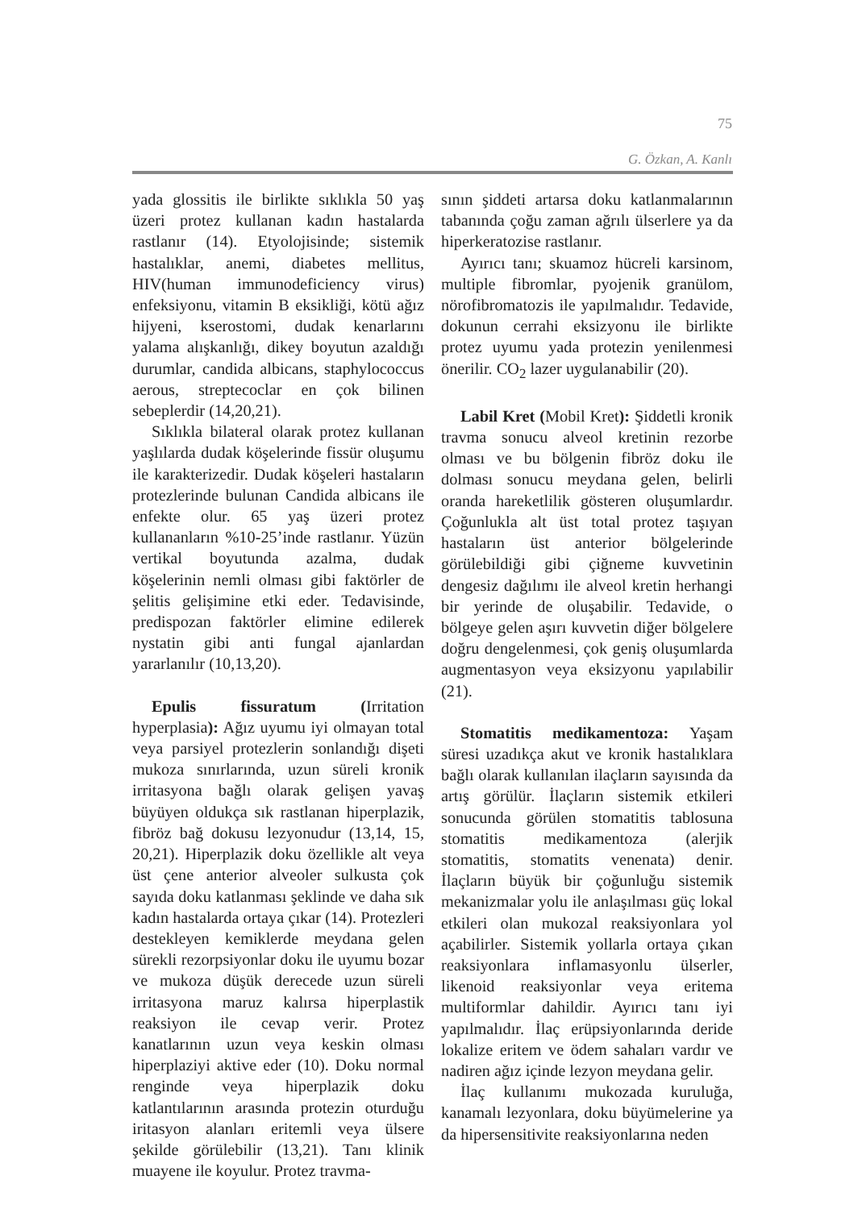75
G. Özkan, A. Kanlı
yada glossitis ile birlikte sıklıkla 50 yaş üzeri protez kullanan kadın hastalarda rastlanır (14). Etyolojisinde; sistemik hastalıklar, anemi, diabetes mellitus, HIV(human immunodeficiency virus) enfeksiyonu, vitamin B eksikliği, kötü ağız hijyeni, kserostomi, dudak kenarlarını yalama alışkanlığı, dikey boyutun azaldığı durumlar, candida albicans, staphylococcus aerous, streptecoclar en çok bilinen sebeplerdir (14,20,21).
Sıklıkla bilateral olarak protez kullanan yaşlılarda dudak köşelerinde fissür oluşumu ile karakterizedir. Dudak köşeleri hastaların protezlerinde bulunan Candida albicans ile enfekte olur. 65 yaş üzeri protez kullananların %10-25’inde rastlanır. Yüzün vertikal boyutunda azalma, dudak köşelerinin nemli olması gibi faktörler de şelitis gelişimine etki eder. Tedavisinde, predispozan faktörler elimine edilerek nystatin gibi anti fungal ajanlardan yararlanılır (10,13,20).
Epulis fissuratum (Irritation hyperplasia): Ağız uyumu iyi olmayan total veya parsiyel protezlerin sonlandığı dişeti mukoza sınırlarında, uzun süreli kronik irritasyona bağlı olarak gelişen yavaş büyüyen oldukça sık rastlanan hiperplazik, fibröz bağ dokusu lezyonudur (13,14, 15, 20,21). Hiperplazik doku özellikle alt veya üst çene anterior alveoler sulkusta çok sayıda doku katlanması şeklinde ve daha sık kadın hastalarda ortaya çıkar (14). Protezleri destekleyen kemiklerde meydana gelen sürekli rezorpsiyonlar doku ile uyumu bozar ve mukoza düşük derecede uzun süreli irritasyona maruz kalırsa hiperplastik reaksiyon ile cevap verir. Protez kanatlarının uzun veya keskin olması hiperplaziyi aktive eder (10). Doku normal renginde veya hiperplazik doku katlantılarının arasında protezin oturduğu iritasyon alanları eritemli veya ülsere şekilde görülebilir (13,21). Tanı klinik muayene ile koyulur. Protez travma-
sının şiddeti artarsa doku katlanmalarının tabanında çoğu zaman ağrılı ülserlere ya da hiperkeratozise rastlanır.
Ayırıcı tanı; skuamoz hücreli karsinom, multiple fibromlar, pyojenik granülom, nörofibromatozis ile yapılmalıdır. Tedavide, dokunun cerrahi eksizyonu ile birlikte protez uyumu yada protezin yenilenmesi önerilir. CO<sub>2</sub> lazer uygulanabilir (20).
Labil Kret (Mobil Kret): Şiddetli kronik travma sonucu alveol kretinin rezorbe olması ve bu bölgenin fibröz doku ile dolması sonucu meydana gelen, belirli oranda hareketlilik gösteren oluşumlardır. Çoğunlukla alt üst total protez taşıyan hastaların üst anterior bölgelerinde görülebildiği gibi çiğneme kuvvetinin dengesiz dağılımı ile alveol kretin herhangi bir yerinde de oluşabilir. Tedavide, o bölgeye gelen aşırı kuvvetin diğer bölgelere doğru dengelenmesi, çok geniş oluşumlarda augmentasyon veya eksizyonu yapılabilir (21).
Stomatitis medikamentoza: Yaşam süresi uzadıkça akut ve kronik hastalıklara bağlı olarak kullanılan ilaçların sayısında da artış görülür. İlaçların sistemik etkileri sonucunda görülen stomatitis tablosuna stomatitis medikamentoza (alerjik stomatitis, stomatits venenata) denir. İlaçların büyük bir çoğunluğu sistemik mekanizmalar yolu ile anlaşılması güç lokal etkileri olan mukozal reaksiyonlara yol açabilirler. Sistemik yollarla ortaya çıkan reaksiyonlara inflamasyonlu ülserler, likenoid reaksiyonlar veya eritema multiformlar dahildir. Ayırıcı tanı iyi yapılmalıdır. İlaç erüpsiyonlarında deride lokalize eritem ve ödem sahaları vardır ve nadiren ağız içinde lezyon meydana gelir.
İlaç kullanımı mukozada kuruluğa, kanamalı lezyonlara, doku büyümelerine ya da hipersensitivite reaksiyonlarına neden